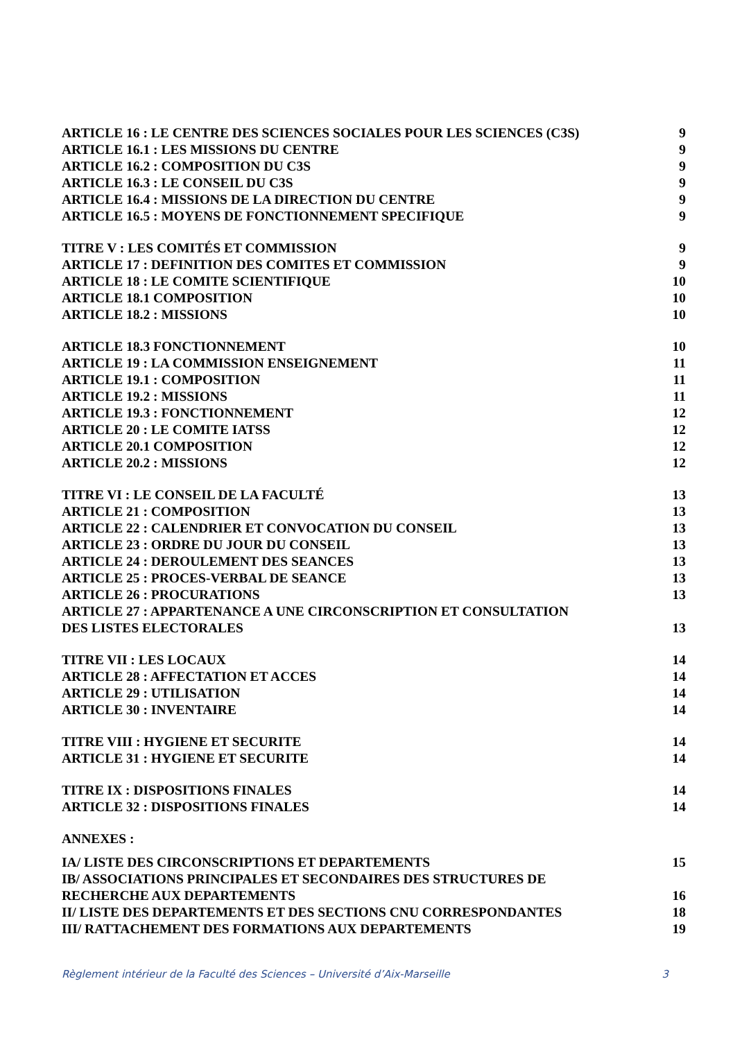ARTICLE 16 : LE CENTRE DES SCIENCES SOCIALES POUR LES SCIENCES (C3S) 9
ARTICLE 16.1 : LES MISSIONS DU CENTRE 9
ARTICLE 16.2 : COMPOSITION DU C3S 9
ARTICLE 16.3 : LE CONSEIL DU C3S 9
ARTICLE 16.4 : MISSIONS DE LA DIRECTION DU CENTRE 9
ARTICLE 16.5 : MOYENS DE FONCTIONNEMENT SPECIFIQUE 9
TITRE V : LES COMITÉS ET COMMISSION 9
ARTICLE 17 : DEFINITION DES COMITES ET COMMISSION 9
ARTICLE 18 : LE COMITE SCIENTIFIQUE 10
ARTICLE 18.1 COMPOSITION 10
ARTICLE 18.2 : MISSIONS 10
ARTICLE 18.3 FONCTIONNEMENT 10
ARTICLE 19 : LA COMMISSION ENSEIGNEMENT 11
ARTICLE 19.1 : COMPOSITION 11
ARTICLE 19.2 : MISSIONS 11
ARTICLE 19.3 : FONCTIONNEMENT 12
ARTICLE 20 : LE COMITE IATSS 12
ARTICLE 20.1 COMPOSITION 12
ARTICLE 20.2 : MISSIONS 12
TITRE VI : LE CONSEIL DE LA FACULTÉ 13
ARTICLE 21 : COMPOSITION 13
ARTICLE 22 : CALENDRIER ET CONVOCATION DU CONSEIL 13
ARTICLE 23 : ORDRE DU JOUR DU CONSEIL 13
ARTICLE 24 : DEROULEMENT DES SEANCES 13
ARTICLE 25 : PROCES-VERBAL DE SEANCE 13
ARTICLE 26 : PROCURATIONS 13
ARTICLE 27 : APPARTENANCE A UNE CIRCONSCRIPTION ET CONSULTATION
DES LISTES ELECTORALES 13
TITRE VII : LES LOCAUX 14
ARTICLE 28 : AFFECTATION ET ACCES 14
ARTICLE 29 : UTILISATION 14
ARTICLE 30 : INVENTAIRE 14
TITRE VIII : HYGIENE ET SECURITE 14
ARTICLE 31 : HYGIENE ET SECURITE 14
TITRE IX : DISPOSITIONS FINALES 14
ARTICLE 32 : DISPOSITIONS FINALES 14
ANNEXES :
IA/ LISTE DES CIRCONSCRIPTIONS ET DEPARTEMENTS 15
IB/ ASSOCIATIONS PRINCIPALES ET SECONDAIRES DES STRUCTURES DE
RECHERCHE AUX DEPARTEMENTS 16
II/ LISTE DES DEPARTEMENTS ET DES SECTIONS CNU CORRESPONDANTES 18
III/ RATTACHEMENT DES FORMATIONS AUX DEPARTEMENTS 19
Règlement intérieur de la Faculté des Sciences – Université d’Aix-Marseille 3